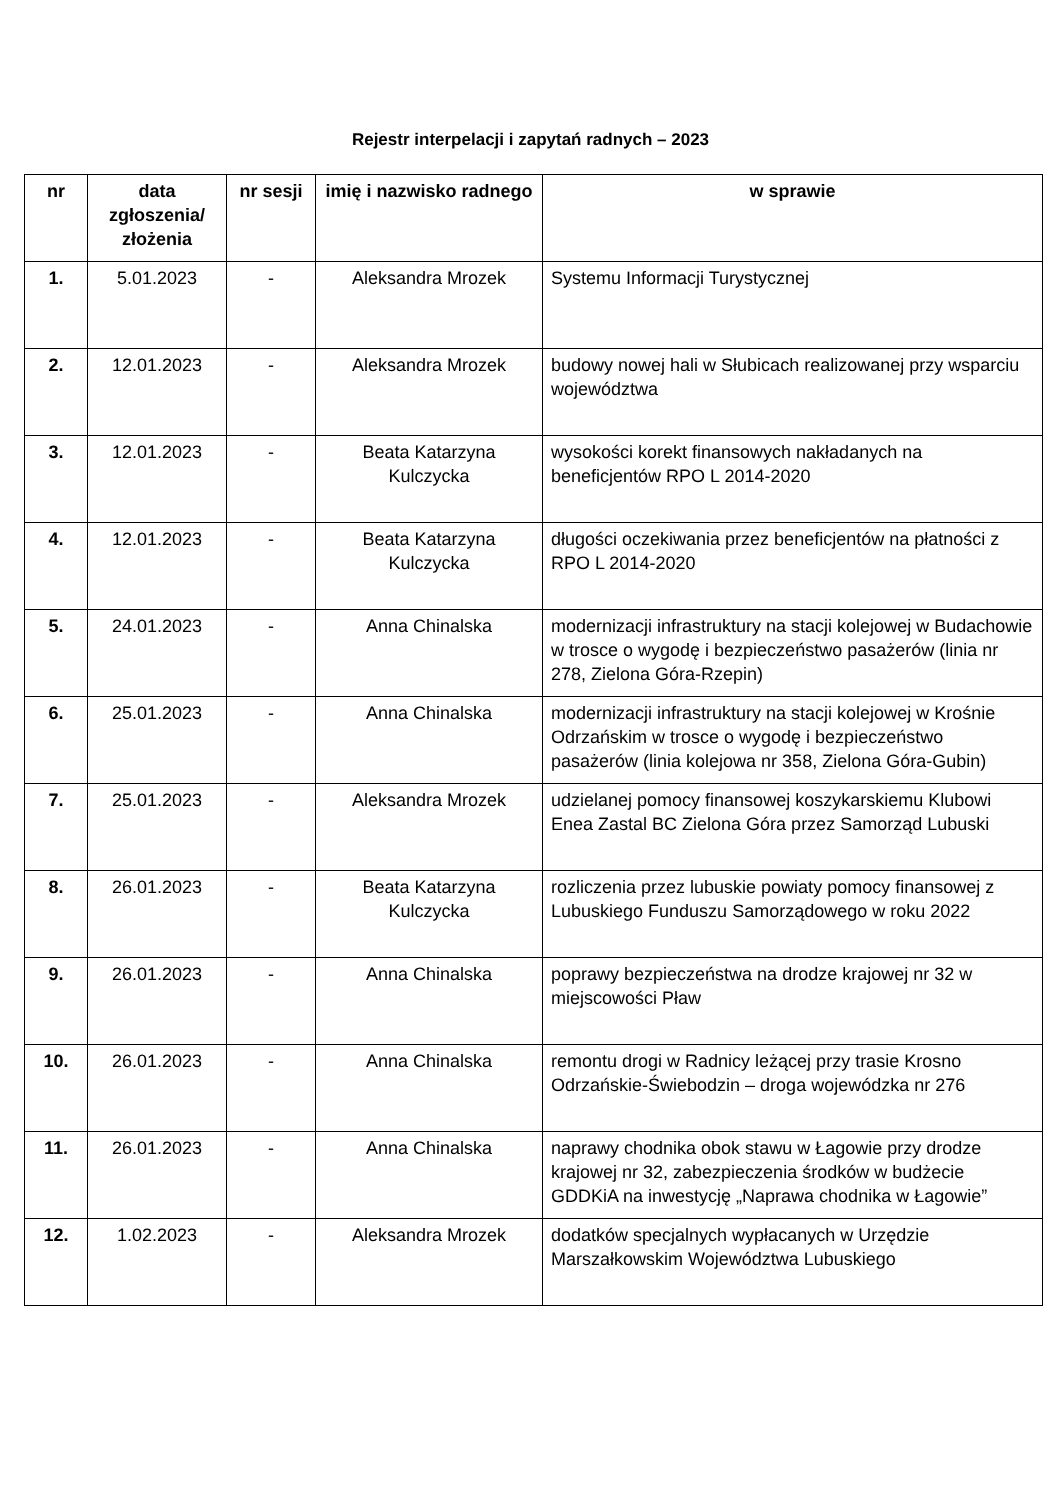Rejestr interpelacji i zapytań radnych – 2023
| nr | data zgłoszenia/ złożenia | nr sesji | imię i nazwisko radnego | w sprawie |
| --- | --- | --- | --- | --- |
| 1. | 5.01.2023 | - | Aleksandra Mrozek | Systemu Informacji Turystycznej |
| 2. | 12.01.2023 | - | Aleksandra Mrozek | budowy nowej hali w Słubicach realizowanej przy wsparciu województwa |
| 3. | 12.01.2023 | - | Beata Katarzyna Kulczycka | wysokości korekt finansowych nakładanych na beneficjentów RPO L 2014-2020 |
| 4. | 12.01.2023 | - | Beata Katarzyna Kulczycka | długości oczekiwania przez beneficjentów na płatności z RPO L 2014-2020 |
| 5. | 24.01.2023 | - | Anna Chinalska | modernizacji infrastruktury na stacji kolejowej w Budachowie w trosce o wygodę i bezpieczeństwo pasażerów (linia nr 278, Zielona Góra-Rzepin) |
| 6. | 25.01.2023 | - | Anna Chinalska | modernizacji infrastruktury na stacji kolejowej w Krośnie Odrzańskim w trosce o wygodę i bezpieczeństwo pasażerów (linia kolejowa nr 358, Zielona Góra-Gubin) |
| 7. | 25.01.2023 | - | Aleksandra Mrozek | udzielanej pomocy finansowej koszykarskiemu Klubowi Enea Zastal BC Zielona Góra przez Samorząd Lubuski |
| 8. | 26.01.2023 | - | Beata Katarzyna Kulczycka | rozliczenia przez lubuskie powiaty pomocy finansowej z Lubuskiego Funduszu Samorządowego w roku 2022 |
| 9. | 26.01.2023 | - | Anna Chinalska | poprawy bezpieczeństwa na drodze krajowej nr 32 w miejscowości Pław |
| 10. | 26.01.2023 | - | Anna Chinalska | remontu drogi w Radnicy leżącej przy trasie Krosno Odrzańskie-Świebodzin – droga wojewódzka nr 276 |
| 11. | 26.01.2023 | - | Anna Chinalska | naprawy chodnika obok stawu w Łagowie przy drodze krajowej nr 32, zabezpieczenia środków w budżecie GDDKiA na inwestycję „Naprawa chodnika w Łagowie” |
| 12. | 1.02.2023 | - | Aleksandra Mrozek | dodatków specjalnych wypłacanych w Urzędzie Marszałkowskim Województwa Lubuskiego |